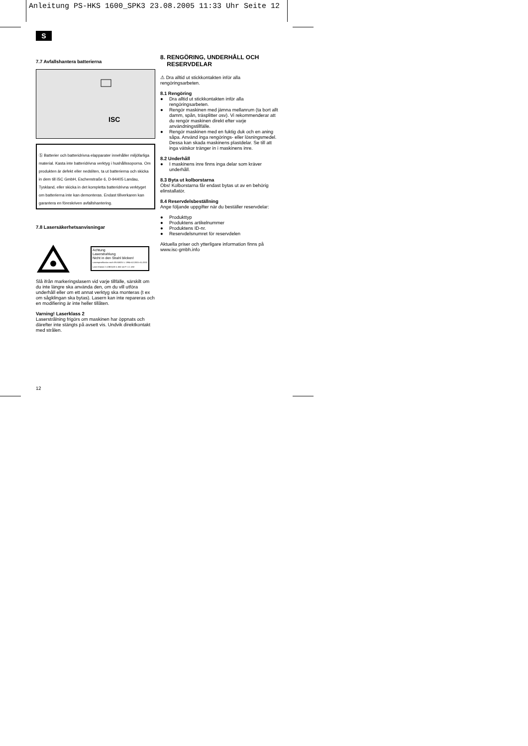Anleitung PS-HKS 1600_SPK3 23.08.2005 11:33 Uhr Seite 12
S
7.7 Avfallshantera batterierna
ISC
Ⓢ Batterier och batteridrivna elapparater innehåller miljöfarliga material. Kasta inte batteridrivna verktyg i hushållssoporna. Om produkten är defekt eller nedsliten, ta ut batterierna och skicka in dem till iSC GmbH, Eschenstraße 6, D-94405 Landau, Tyskland, eller skicka in det kompletta batteridrivna verktyget om batterierna inte kan demonteras. Endast tillverkaren kan garantera en föreskriven avfallshantering.
7.8 Lasersäkerhetsanvisningar
Achtung
Laserstrahlung
Nicht in den Strahl blicken!
Laserspezifikation nach EN 60825-1: 1994+A2:2001+A1:2002 Laser Klasse 2 LDBXQ03 λ: 650 nm P: ≤ 1 mW
Slå ifrån markeringslasern vid varje tillfälle, särskilt om du inte längre ska använda den, om du vill utföra underhåll eller om ett annat verktyg ska monteras (t ex om sågklingan ska bytas). Lasern kan inte repareras och en modifiering är inte heller tillåten.
Varning! Laserklass 2
Laserstrålning frigörs om maskinen har öppnats och därefter inte stängts på avsett vis. Undvik direktkontakt med strålen.
8. RENGÖRING, UNDERHÅLL OCH
RESERVDELAR
⚠ Dra alltid ut stickkontakten inför alla rengöringsarbeten.
8.1 Rengöring
● Dra alltid ut stickkontakten inför alla rengöringsarbeten.
● Rengör maskinen med jämna mellanrum (ta bort allt damm, spån, träsplitter osv). Vi rekommenderar att du rengör maskinen direkt efter varje användningstillfälle.
● Rengör maskinen med en fuktig duk och en aning såpa. Använd inga rengörings- eller lösningsmedel. Dessa kan skada maskinens plastdelar. Se till att inga vätskor tränger in i maskinens inre.
8.2 Underhåll
● I maskinens inre finns inga delar som kräver underhåll.
8.3 Byta ut kolborstarna
Obs! Kolborstarna får endast bytas ut av en behörig elinstallatör.
8.4 Reservdelsbeställning
Ange följande uppgifter när du beställer reservdelar:
● Produkttyp
● Produktens artikelnummer
● Produktens ID-nr.
● Reservdelsnumret för reservdelen
Aktuella priser och ytterligare information finns på www.isc-gmbh.info
12